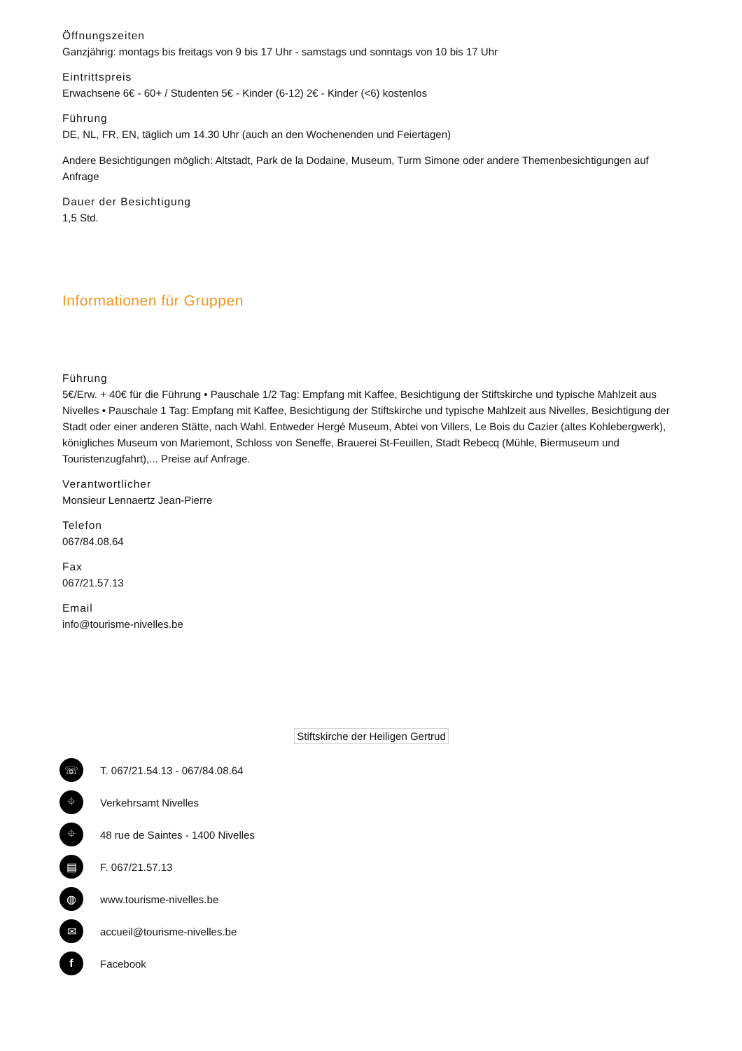Öffnungszeiten
Ganzjährig: montags bis freitags von 9 bis 17 Uhr - samstags und sonntags von 10 bis 17 Uhr
Eintrittspreis
Erwachsene 6€ - 60+ / Studenten 5€ - Kinder (6-12) 2€ - Kinder (<6) kostenlos
Führung
DE, NL, FR, EN, täglich um 14.30 Uhr (auch an den Wochenenden und Feiertagen)
Andere Besichtigungen möglich: Altstadt, Park de la Dodaine, Museum, Turm Simone oder andere Themenbesichtigungen auf Anfrage
Dauer der Besichtigung
1,5 Std.
Informationen für Gruppen
Führung
5€/Erw. + 40€ für die Führung • Pauschale 1/2 Tag: Empfang mit Kaffee, Besichtigung der Stiftskirche und typische Mahlzeit aus Nivelles • Pauschale 1 Tag: Empfang mit Kaffee, Besichtigung der Stiftskirche und typische Mahlzeit aus Nivelles, Besichtigung der Stadt oder einer anderen Stätte, nach Wahl. Entweder Hergé Museum, Abtei von Villers, Le Bois du Cazier (altes Kohlebergwerk), königliches Museum von Mariemont, Schloss von Seneffe, Brauerei St-Feuillen, Stadt Rebecq (Mühle, Biermuseum und Touristenzugfahrt),... Preise auf Anfrage.
Verantwortlicher
Monsieur Lennaertz Jean-Pierre
Telefon
067/84.08.64
Fax
067/21.57.13
Email
info@tourisme-nivelles.be
Stiftskirche der Heiligen Gertrud
☏
T. 067/21.54.13 - 067/84.08.64
⌖
Verkehrsamt Nivelles
⌖
48 rue de Saintes - 1400 Nivelles
▤
F. 067/21.57.13
◍
www.tourisme-nivelles.be
✉
accueil@tourisme-nivelles.be
f
Facebook